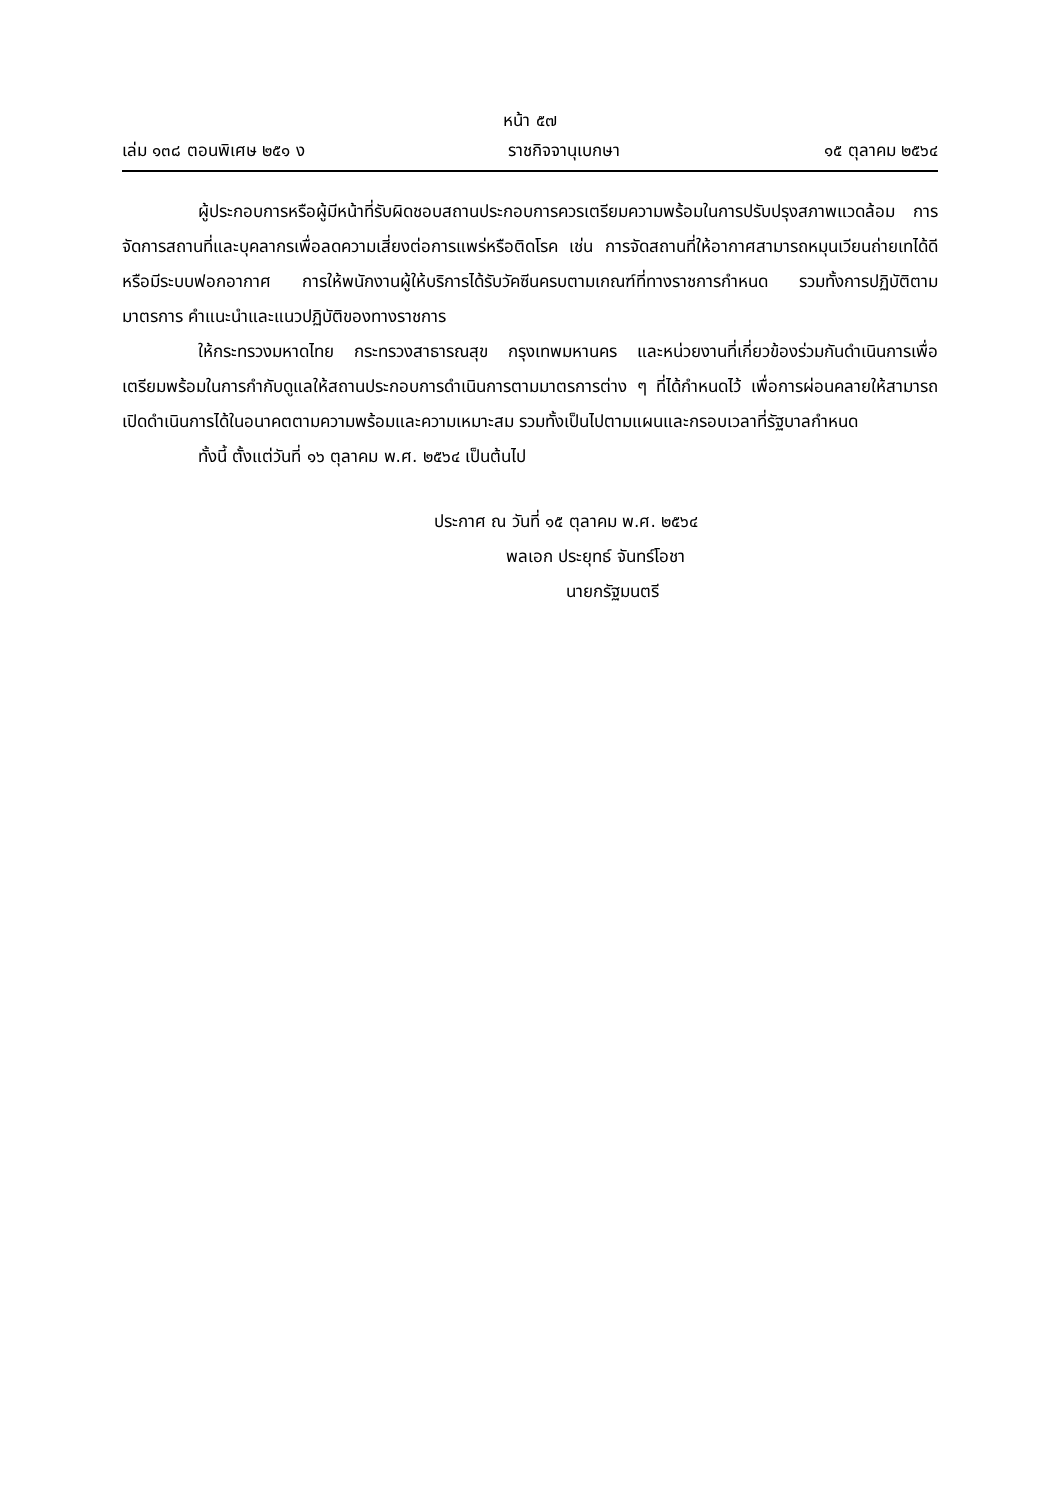หน้า ๕๗
เล่ม ๑๓๘ ตอนพิเศษ ๒๕๑ ง ราชกิจจานุเบกษา ๑๕ ตุลาคม ๒๕๖๔
ผู้ประกอบการหรือผู้มีหน้าที่รับผิดชอบสถานประกอบการควรเตรียมความพร้อมในการปรับปรุงสภาพแวดล้อม การจัดการสถานที่และบุคลากรเพื่อลดความเสี่ยงต่อการแพร่หรือติดโรค เช่น การจัดสถานที่ให้อากาศสามารถหมุนเวียนถ่ายเทได้ดีหรือมีระบบฟอกอากาศ การให้พนักงานผู้ให้บริการได้รับวัคซีนครบตามเกณฑ์ที่ทางราชการกำหนด รวมทั้งการปฏิบัติตามมาตรการ คำแนะนำและแนวปฏิบัติของทางราชการ
ให้กระทรวงมหาดไทย กระทรวงสาธารณสุข กรุงเทพมหานคร และหน่วยงานที่เกี่ยวข้องร่วมกันดำเนินการเพื่อเตรียมพร้อมในการกำกับดูแลให้สถานประกอบการดำเนินการตามมาตรการต่าง ๆ ที่ได้กำหนดไว้ เพื่อการผ่อนคลายให้สามารถเปิดดำเนินการได้ในอนาคตตามความพร้อมและความเหมาะสม รวมทั้งเป็นไปตามแผนและกรอบเวลาที่รัฐบาลกำหนด
ทั้งนี้ ตั้งแต่วันที่ ๑๖ ตุลาคม พ.ศ. ๒๕๖๔ เป็นต้นไป
ประกาศ ณ วันที่ ๑๕ ตุลาคม พ.ศ. ๒๕๖๔
พลเอก ประยุทธ์ จันทร์โอชา
นายกรัฐมนตรี